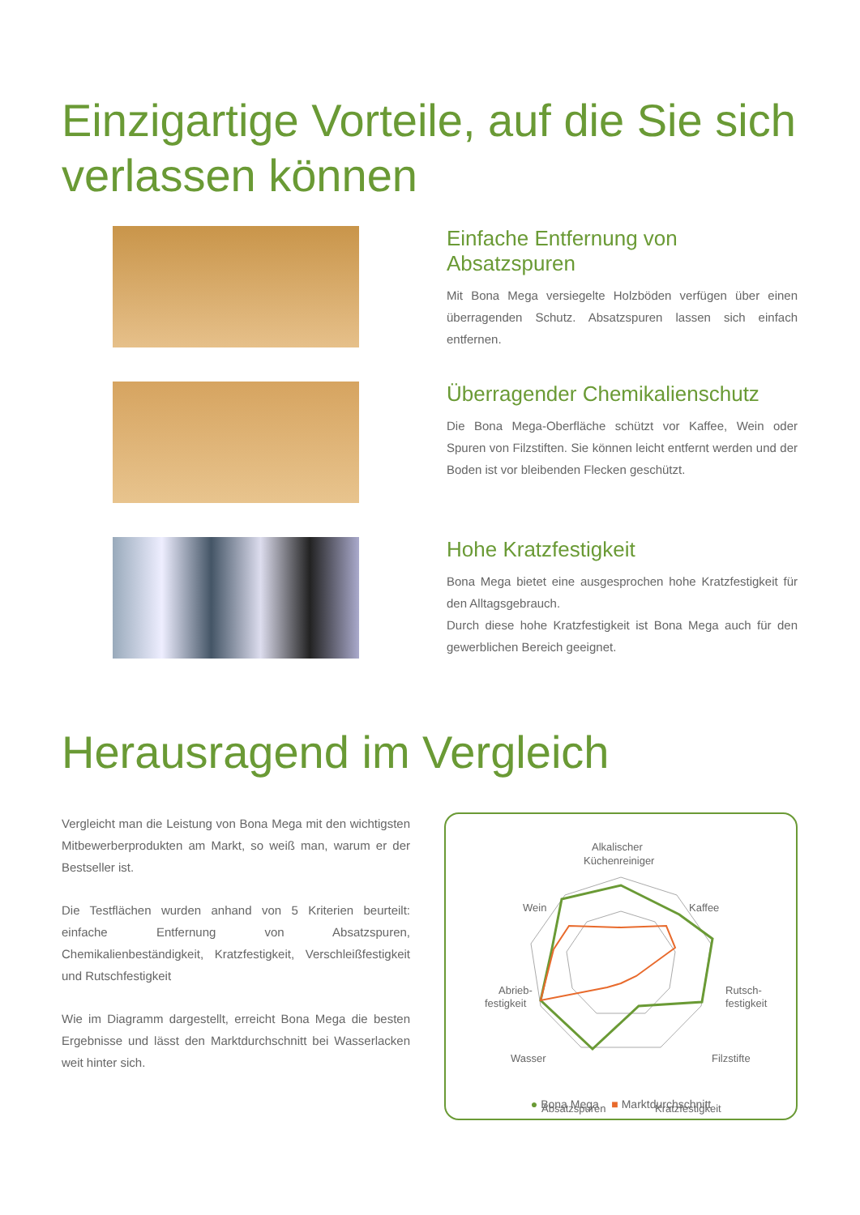Einzigartige Vorteile, auf die Sie sich verlassen können
Einfache Entfernung von Absatzspuren
Mit Bona Mega versiegelte Holzböden verfügen über einen überragenden Schutz. Absatzspuren lassen sich einfach entfernen.
Überragender Chemikalienschutz
Die Bona Mega-Oberfläche schützt vor Kaffee, Wein oder Spuren von Filzstiften. Sie können leicht entfernt werden und der Boden ist vor bleibenden Flecken geschützt.
Hohe Kratzfestigkeit
Bona Mega bietet eine ausgesprochen hohe Kratzfestigkeit für den Alltagsgebrauch.
Durch diese hohe Kratzfestigkeit ist Bona Mega auch für den gewerblichen Bereich geeignet.
Herausragend im Vergleich
Vergleicht man die Leistung von Bona Mega mit den wichtigsten Mitbewerberprodukten am Markt, so weiß man, warum er der Bestseller ist.
Die Testflächen wurden anhand von 5 Kriterien beurteilt: einfache Entfernung von Absatzspuren, Chemikalienbeständigkeit, Kratzfestigkeit, Verschleißfestigkeit und Rutschfestigkeit
Wie im Diagramm dargestellt, erreicht Bona Mega die besten Ergebnisse und lässt den Marktdurchschnitt bei Wasserlacken weit hinter sich.
Alkalischer
Küchenreiniger
Wein
Kaffee
Abrieb-
festigkeit
Rutsch-
festigkeit
Wasser
Filzstifte
Absatzspuren
Kratzfestigkeit
● Bona Mega ■ Marktdurchschnitt